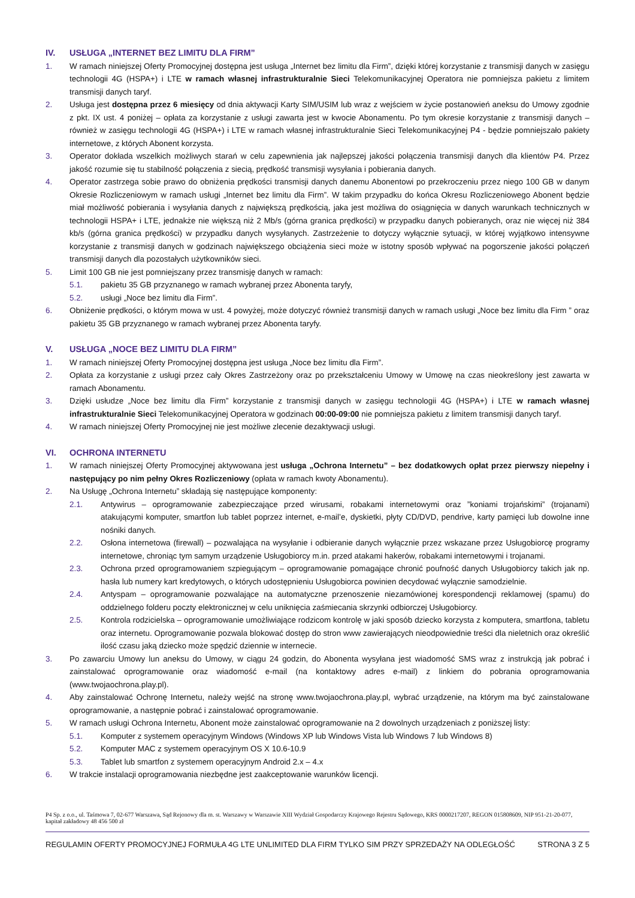IV. USŁUGA „INTERNET BEZ LIMITU DLA FIRM”
1. W ramach niniejszej Oferty Promocyjnej dostępna jest usługa „Internet bez limitu dla Firm”, dzięki której korzystanie z transmisji danych w zasięgu technologii 4G (HSPA+) i LTE w ramach własnej infrastrukturalnie Sieci Telekomunikacyjnej Operatora nie pomniejsza pakietu z limitem transmisji danych taryf.
2. Usługa jest dostępna przez 6 miesięcy od dnia aktywacji Karty SIM/USIM lub wraz z wejściem w życie postanowień aneksu do Umowy zgodnie z pkt. IX ust. 4 poniżej – opłata za korzystanie z usługi zawarta jest w kwocie Abonamentu. Po tym okresie korzystanie z transmisji danych – również w zasięgu technologii 4G (HSPA+) i LTE w ramach własnej infrastrukturalnie Sieci Telekomunikacyjnej P4 - będzie pomniejszało pakiety internetowe, z których Abonent korzysta.
3. Operator dokłada wszelkich możliwych starań w celu zapewnienia jak najlepszej jakości połączenia transmisji danych dla klientów P4. Przez jakość rozumie się tu stabilność połączenia z siecią, prędkość transmisji wysyłania i pobierania danych.
4. Operator zastrzega sobie prawo do obniżenia prędkości transmisji danych danemu Abonentowi po przekroczeniu przez niego 100 GB w danym Okresie Rozliczeniowym w ramach usługi „Internet bez limitu dla Firm”. W takim przypadku do końca Okresu Rozliczeniowego Abonent będzie miał możliwość pobierania i wysyłania danych z największą prędkością, jaka jest możliwa do osiągnięcia w danych warunkach technicznych w technologii HSPA+ i LTE, jednakże nie większą niż 2 Mb/s (górna granica prędkości) w przypadku danych pobieranych, oraz nie więcej niż 384 kb/s (górna granica prędkości) w przypadku danych wysyłanych. Zastrzeżenie to dotyczy wyłącznie sytuacji, w której wyjątkowo intensywne korzystanie z transmisji danych w godzinach największego obciążenia sieci może w istotny sposób wpływać na pogorszenie jakości połączeń transmisji danych dla pozostałych użytkowników sieci.
5. Limit 100 GB nie jest pomniejszany przez transmisję danych w ramach:
5.1. pakietu 35 GB przyznanego w ramach wybranej przez Abonenta taryfy,
5.2. usługi „Noce bez limitu dla Firm”.
6. Obniżenie prędkości, o którym mowa w ust. 4 powyżej, może dotyczyć również transmisji danych w ramach usługi „Noce bez limitu dla Firm ” oraz pakietu 35 GB przyznanego w ramach wybranej przez Abonenta taryfy.
V. USŁUGA „NOCE BEZ LIMITU DLA FIRM”
1. W ramach niniejszej Oferty Promocyjnej dostępna jest usługa „Noce bez limitu dla Firm”.
2. Opłata za korzystanie z usługi przez cały Okres Zastrzeżony oraz po przekształceniu Umowy w Umowę na czas nieokreślony jest zawarta w ramach Abonamentu.
3. Dzięki usłudze „Noce bez limitu dla Firm” korzystanie z transmisji danych w zasięgu technologii 4G (HSPA+) i LTE w ramach własnej infrastrukturalnie Sieci Telekomunikacyjnej Operatora w godzinach 00:00-09:00 nie pomniejsza pakietu z limitem transmisji danych taryf.
4. W ramach niniejszej Oferty Promocyjnej nie jest możliwe zlecenie dezaktywacji usługi.
VI. OCHRONA INTERNETU
1. W ramach niniejszej Oferty Promocyjnej aktywowana jest usługa „Ochrona Internetu” – bez dodatkowych opłat przez pierwszy niepełny i następujący po nim pełny Okres Rozliczeniowy (opłata w ramach kwoty Abonamentu).
2. Na Usługę „Ochrona Internetu” składają się następujące komponenty:
2.1. Antywirus – oprogramowanie zabezpieczające przed wirusami, robakami internetowymi oraz ”koniami trojańskimi” (trojanami) atakującymi komputer, smartfon lub tablet poprzez internet, e-mail’e, dyskietki, płyty CD/DVD, pendrive, karty pamięci lub dowolne inne nośniki danych.
2.2. Osłona internetowa (firewall) – pozwalająca na wysyłanie i odbieranie danych wyłącznie przez wskazane przez Usługobiorcę programy internetowe, chroniąc tym samym urządzenie Usługobiorcy m.in. przed atakami hakerów, robakami internetowymi i trojanami.
2.3. Ochrona przed oprogramowaniem szpiegującym – oprogramowanie pomagające chronić poufność danych Usługobiorcy takich jak np. hasła lub numery kart kredytowych, o których udostępnieniu Usługobiorca powinien decydować wyłącznie samodzielnie.
2.4. Antyspam – oprogramowanie pozwalające na automatyczne przenoszenie niezamówionej korespondencji reklamowej (spamu) do oddzielnego folderu poczty elektronicznej w celu uniknięcia zaśmiecania skrzynki odbiorczej Usługobiorcy.
2.5. Kontrola rodzicielska – oprogramowanie umożliwiające rodzicom kontrolę w jaki sposób dziecko korzysta z komputera, smartfona, tabletu oraz internetu. Oprogramowanie pozwala blokować dostęp do stron www zawierających nieodpowiednie treści dla nieletnich oraz określić ilość czasu jaką dziecko może spędzić dziennie w internecie.
3. Po zawarciu Umowy lun aneksu do Umowy, w ciągu 24 godzin, do Abonenta wysyłana jest wiadomość SMS wraz z instrukcją jak pobrać i zainstalować oprogramowanie oraz wiadomość e-mail (na kontaktowy adres e-mail) z linkiem do pobrania oprogramowania (www.twojaochrona.play.pl).
4. Aby zainstalować Ochronę Internetu, należy wejść na stronę www.twojaochrona.play.pl, wybrać urządzenie, na którym ma być zainstalowane oprogramowanie, a następnie pobrać i zainstalować oprogramowanie.
5. W ramach usługi Ochrona Internetu, Abonent może zainstalować oprogramowanie na 2 dowolnych urządzeniach z poniższej listy:
5.1. Komputer z systemem operacyjnym Windows (Windows XP lub Windows Vista lub Windows 7 lub Windows 8)
5.2. Komputer MAC z systemem operacyjnym OS X 10.6-10.9
5.3. Tablet lub smartfon z systemem operacyjnym Android 2.x – 4.x
6. W trakcie instalacji oprogramowania niezbędne jest zaakceptowanie warunków licencji.
P4 Sp. z o.o., ul. Taśmowa 7, 02-677 Warszawa, Sąd Rejonowy dla m. st. Warszawy w Warszawie XIII Wydział Gospodarczy Krajowego Rejestru Sądowego, KRS 0000217207, REGON 015808609, NIP 951-21-20-077, kapitał zakładowy 48 456 500 zł
REGULAMIN OFERTY PROMOCYJNEJ FORMUŁA 4G LTE UNLIMITED DLA FIRM TYLKO SIM PRZY SPRZEDAŻY NA ODLEGŁOŚĆ STRONA 3 Z 5